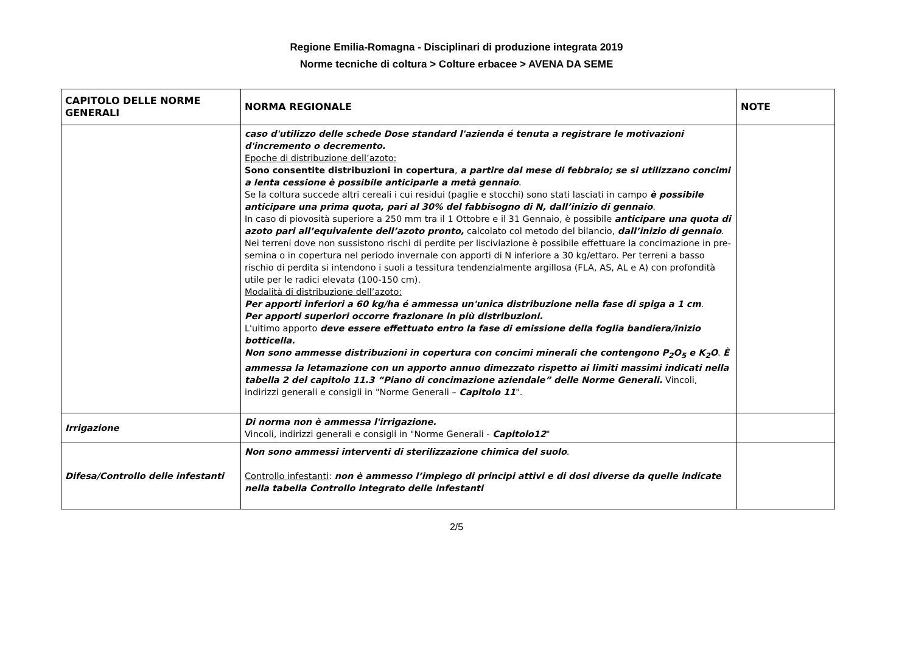Regione Emilia-Romagna - Disciplinari di produzione integrata 2019
Norme tecniche di coltura > Colture erbacee > AVENA DA SEME
| CAPITOLO DELLE NORME GENERALI | NORMA REGIONALE | NOTE |
| --- | --- | --- |
| | caso d'utilizzo delle schede Dose standard l'azienda é tenuta a registrare le motivazioni d'incremento o decremento. Epoche di distribuzione dell’azoto: Sono consentite distribuzioni in copertura , a partire dal mese di febbraio; se si utilizzano concimi a lenta cessione è possibile anticiparle a metà gennaio . Se la coltura succede altri cereali i cui residui (paglie e stocchi) sono stati lasciati in campo è possibile anticipare una prima quota, pari al 30% del fabbisogno di N, dall’inizio di gennaio . In caso di piovosità superiore a 250 mm tra il 1 Ottobre e il 31 Gennaio, è possibile anticipare una quota di azoto pari all’equivalente dell’azoto pronto, calcolato col metodo del bilancio, dall’inizio di gennaio . Nei terreni dove non sussistono rischi di perdite per lisciviazione è possibile effettuare la concimazione in pre-semina o in copertura nel periodo invernale con apporti di N inferiore a 30 kg/ettaro. Per terreni a basso rischio di perdita si intendono i suoli a tessitura tendenzialmente argillosa (FLA, AS, AL e A) con profondità utile per le radici elevata (100-150 cm). Modalità di distribuzione dell’azoto: Per apporti inferiori a 60 kg/ha é ammessa un'unica distribuzione nella fase di spiga a 1 cm . Per apporti superiori occorre frazionare in più distribuzioni. L'ultimo apporto deve essere effettuato entro la fase di emissione della foglia bandiera/inizio botticella. Non sono ammesse distribuzioni in copertura con concimi minerali che contengono P<sub>2</sub>O<sub>5</sub> e K<sub>2</sub>O . È ammessa la letamazione con un apporto annuo dimezzato rispetto ai limiti massimi indicati nella tabella 2 del capitolo 11.3 “Piano di concimazione aziendale” delle Norme Generali. Vincoli, indirizzi generali e consigli in "Norme Generali – Capitolo 11 ". | |
| Irrigazione | Di norma non è ammessa l'irrigazione. Vincoli, indirizzi generali e consigli in "Norme Generali - Capitolo12 " | |
| Difesa/Controllo delle infestanti | Non sono ammessi interventi di sterilizzazione chimica del suolo . Controllo infestanti : non è ammesso l’impiego di principi attivi e di dosi diverse da quelle indicate nella tabella Controllo integrato delle infestanti | |
2/5